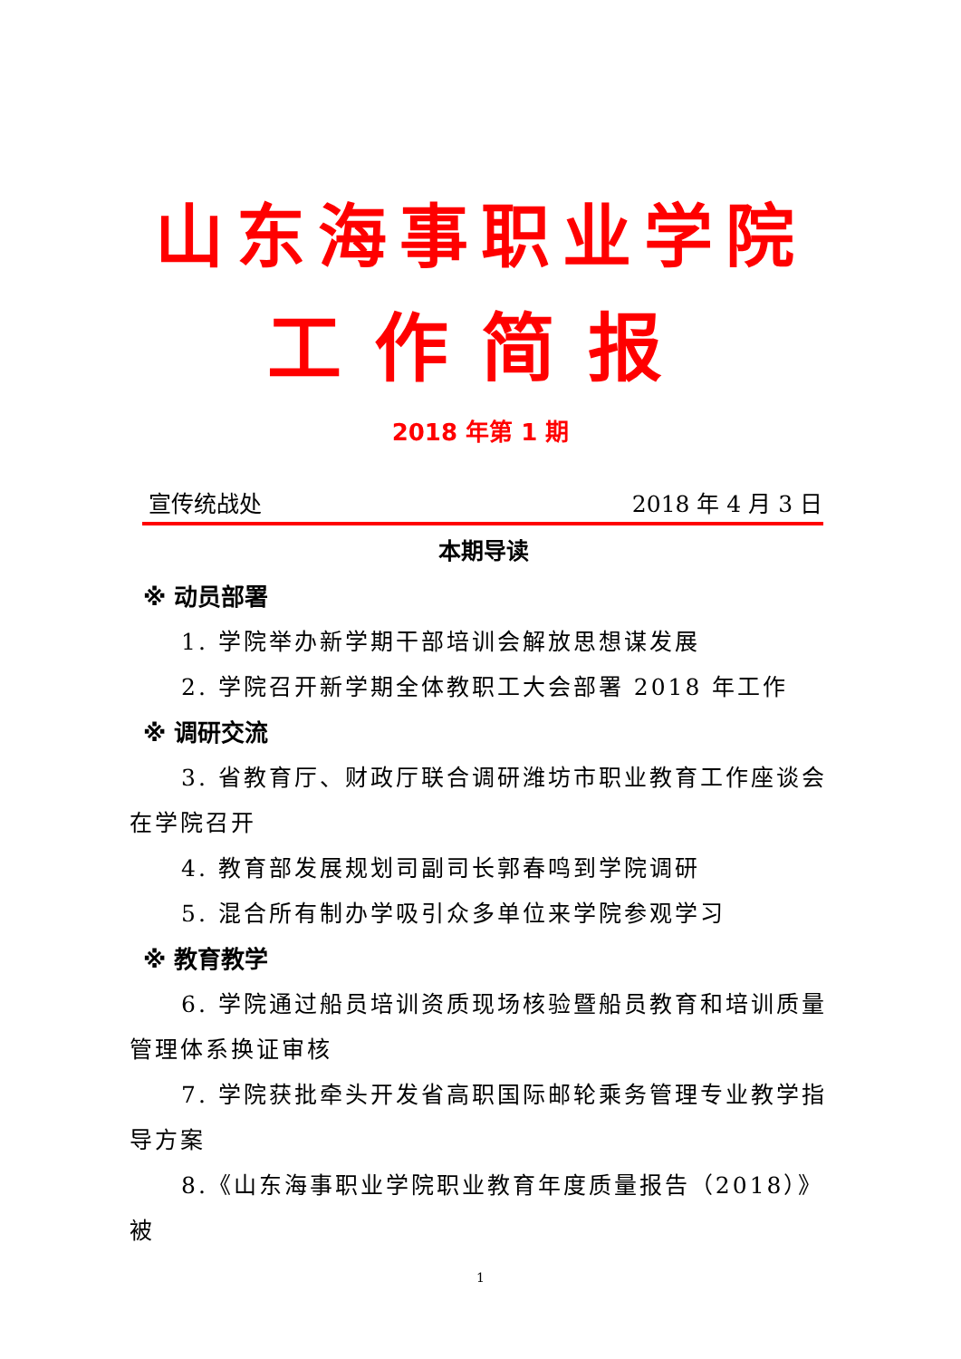山东海事职业学院
工作简报
2018 年第 1 期
宣传统战处 2018 年 4 月 3 日
本期导读
※ 动员部署
1. 学院举办新学期干部培训会解放思想谋发展
2. 学院召开新学期全体教职工大会部署 2018 年工作
※ 调研交流
3. 省教育厅、财政厅联合调研潍坊市职业教育工作座谈会在学院召开
4. 教育部发展规划司副司长郭春鸣到学院调研
5. 混合所有制办学吸引众多单位来学院参观学习
※ 教育教学
6. 学院通过船员培训资质现场核验暨船员教育和培训质量管理体系换证审核
7. 学院获批牵头开发省高职国际邮轮乘务管理专业教学指导方案
8.《山东海事职业学院职业教育年度质量报告（2018）》被
1